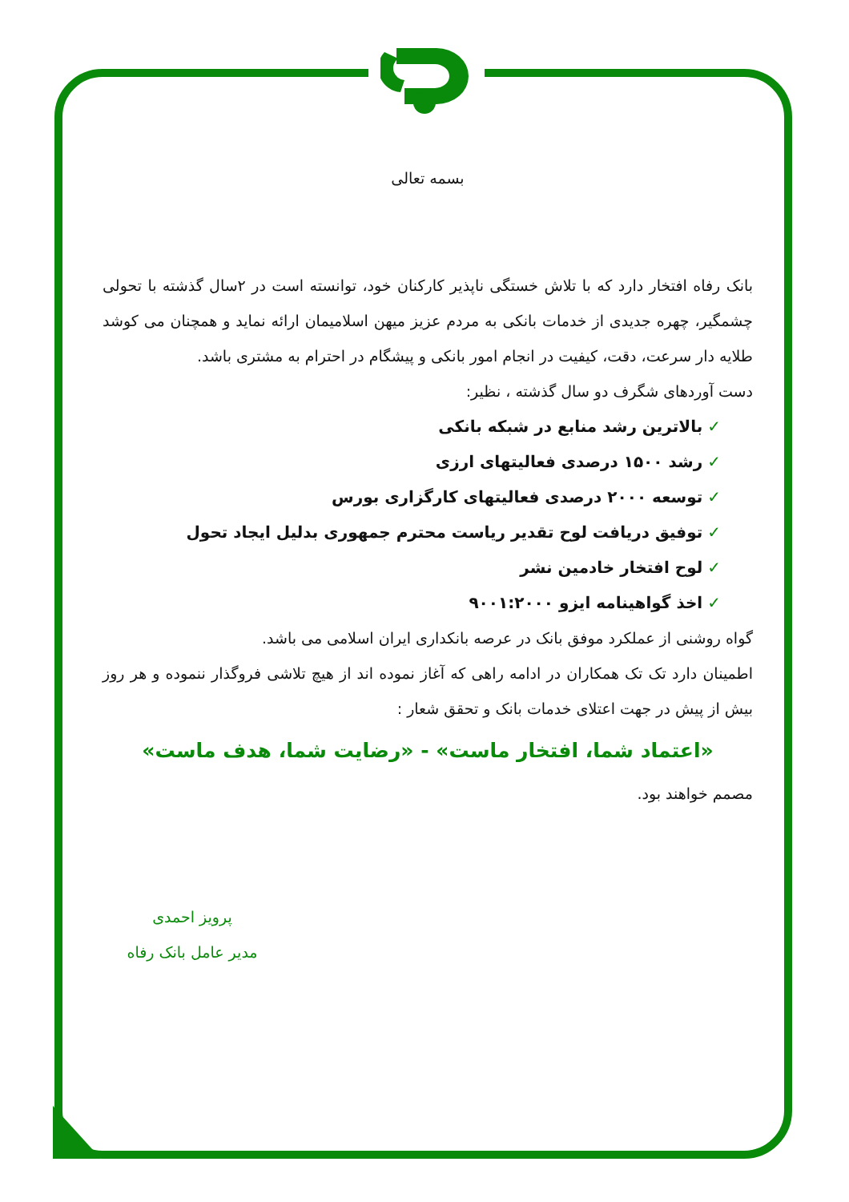بسمه تعالی
بانک رفاه افتخار دارد که با تلاش خستگی ناپذیر کارکنان خود، توانسته است در ۲سال گذشته با تحولی چشمگیر، چهره جدیدی از خدمات بانکی به مردم عزیز میهن اسلامیمان ارائه نماید و همچنان می کوشد طلایه دار سرعت، دقت، کیفیت در انجام امور بانکی و پیشگام در احترام به مشتری باشد.
دست آوردهای شگرف دو سال گذشته ، نظیر:
✓بالاترین رشد منابع در شبکه بانکی
✓رشد ۱۵۰۰ درصدی فعالیتهای ارزی
✓توسعه ۲۰۰۰ درصدی فعالیتهای کارگزاری بورس
✓توفیق دریافت لوح تقدیر ریاست محترم جمهوری بدلیل ایجاد تحول
✓لوح افتخار خادمین نشر
✓اخذ گواهینامه ایزو ۹۰۰۱:۲۰۰۰
گواه روشنی از عملکرد موفق بانک در عرصه بانکداری ایران اسلامی می باشد.
اطمینان دارد تک تک همکاران در ادامه راهی که آغاز نموده اند از هیچ تلاشی فروگذار ننموده و هر روز بیش از پیش در جهت اعتلای خدمات بانک و تحقق شعار :
«اعتماد شما، افتخار ماست» - «رضایت شما، هدف ماست»
مصمم خواهند بود.
پرویز احمدی
مدیر عامل بانک رفاه